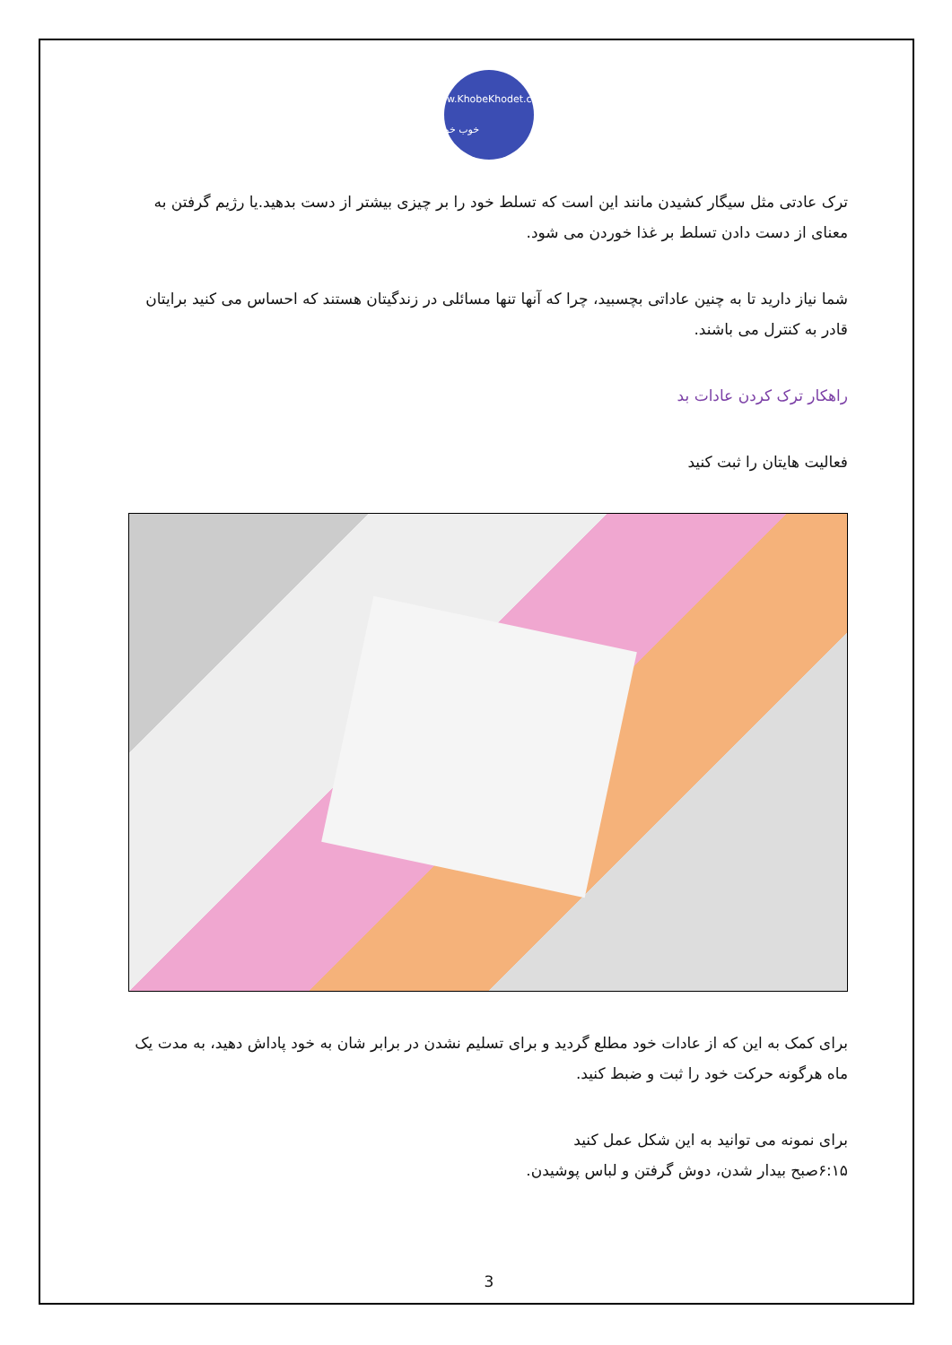www.KhobeKhodet.com خوب خودت
ترک عادتی مثل سیگار کشیدن مانند این است که تسلط خود را بر چیزی بیشتر از دست بدهید.یا رژیم گرفتن به معنای از دست دادن تسلط بر غذا خوردن می شود.
شما نیاز دارید تا به چنین عاداتی بچسبید، چرا که آنها تنها مسائلی در زندگیتان هستند که احساس می کنید برایتان قادر به کنترل می باشند.
راهکار ترک کردن عادات بد
فعالیت هایتان را ثبت کنید
برای کمک به این که از عادات خود مطلع گردید و برای تسلیم نشدن در برابر شان به خود پاداش دهید، به مدت یک ماه هرگونه حرکت خود را ثبت و ضبط کنید.
برای نمونه می توانید به این شکل عمل کنید
۶:۱۵صبح بیدار شدن، دوش گرفتن و لباس پوشیدن.
3